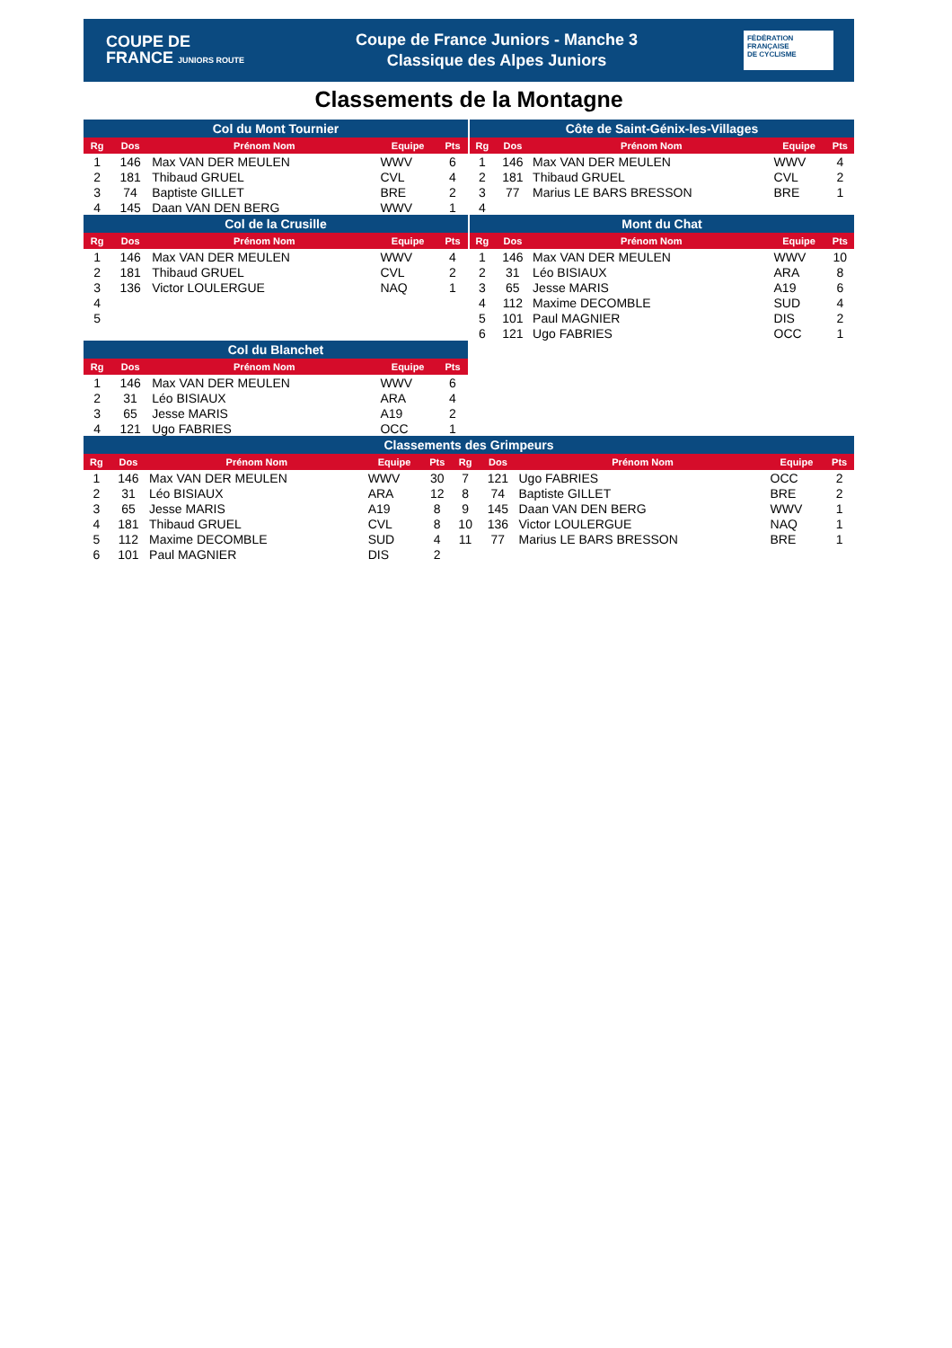COUPE DE
FRANCE JUNIORS ROUTE
Coupe de France Juniors - Manche 3
Classique des Alpes Juniors
FÉDÉRATION
FRANÇAISE
DE CYCLISME
Classements de la Montagne
| Col du Mont Tournier | | | | |
| --- | --- | --- | --- | --- |
| Rg | Dos | Prénom Nom | Equipe | Pts |
| 1 | 146 | Max VAN DER MEULEN | WWV | 6 |
| 2 | 181 | Thibaud GRUEL | CVL | 4 |
| 3 | 74 | Baptiste GILLET | BRE | 2 |
| 4 | 145 | Daan VAN DEN BERG | WWV | 1 |
| Col de la Crusille | | | | |
| Rg | Dos | Prénom Nom | Equipe | Pts |
| 1 | 146 | Max VAN DER MEULEN | WWV | 4 |
| 2 | 181 | Thibaud GRUEL | CVL | 2 |
| 3 | 136 | Victor LOULERGUE | NAQ | 1 |
| 4 | | | | |
| 5 | | | | |
| Col du Blanchet | | | | |
| Rg | Dos | Prénom Nom | Equipe | Pts |
| 1 | 146 | Max VAN DER MEULEN | WWV | 6 |
| 2 | 31 | Léo BISIAUX | ARA | 4 |
| 3 | 65 | Jesse MARIS | A19 | 2 |
| 4 | 121 | Ugo FABRIES | OCC | 1 |
| Côte de Saint-Génix-les-Villages | | | | |
| --- | --- | --- | --- | --- |
| Rg | Dos | Prénom Nom | Equipe | Pts |
| 1 | 146 | Max VAN DER MEULEN | WWV | 4 |
| 2 | 181 | Thibaud GRUEL | CVL | 2 |
| 3 | 77 | Marius LE BARS BRESSON | BRE | 1 |
| 4 | | | | |
| Mont du Chat | | | | |
| Rg | Dos | Prénom Nom | Equipe | Pts |
| 1 | 146 | Max VAN DER MEULEN | WWV | 10 |
| 2 | 31 | Léo BISIAUX | ARA | 8 |
| 3 | 65 | Jesse MARIS | A19 | 6 |
| 4 | 112 | Maxime DECOMBLE | SUD | 4 |
| 5 | 101 | Paul MAGNIER | DIS | 2 |
| 6 | 121 | Ugo FABRIES | OCC | 1 |
| Classements des Grimpeurs | | | | | | | | | |
| --- | --- | --- | --- | --- | --- | --- | --- | --- | --- |
| Rg | Dos | Prénom Nom | Equipe | Pts | Rg | Dos | Prénom Nom | Equipe | Pts |
| 1 | 146 | Max VAN DER MEULEN | WWV | 30 | 7 | 121 | Ugo FABRIES | OCC | 2 |
| 2 | 31 | Léo BISIAUX | ARA | 12 | 8 | 74 | Baptiste GILLET | BRE | 2 |
| 3 | 65 | Jesse MARIS | A19 | 8 | 9 | 145 | Daan VAN DEN BERG | WWV | 1 |
| 4 | 181 | Thibaud GRUEL | CVL | 8 | 10 | 136 | Victor LOULERGUE | NAQ | 1 |
| 5 | 112 | Maxime DECOMBLE | SUD | 4 | 11 | 77 | Marius LE BARS BRESSON | BRE | 1 |
| 6 | 101 | Paul MAGNIER | DIS | 2 | | | | | |